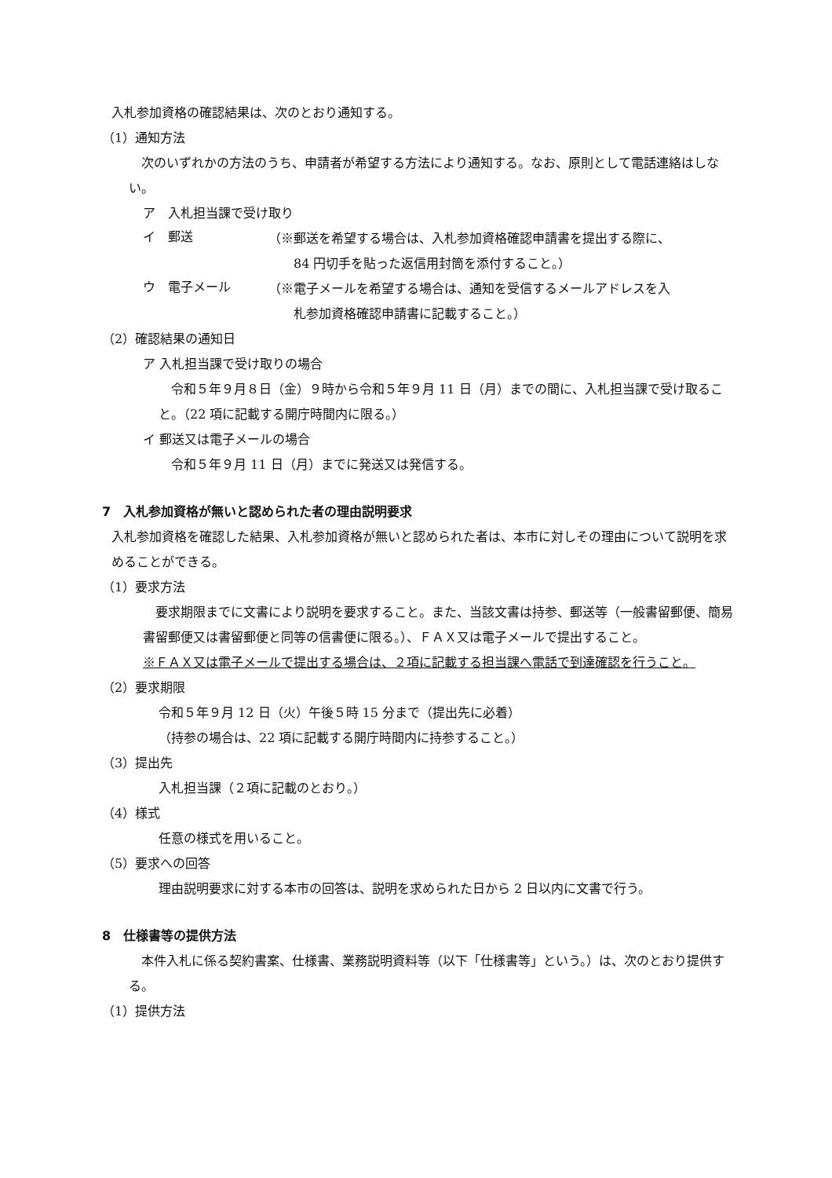入札参加資格の確認結果は、次のとおり通知する。
（1）通知方法
　次のいずれかの方法のうち、申請者が希望する方法により通知する。なお、原則として電話連絡はしない。
ア　入札担当課で受け取り
イ　郵送
（※郵送を希望する場合は、入札参加資格確認申請書を提出する際に、
　　84 円切手を貼った返信用封筒を添付すること。）
ウ　電子メール
（※電子メールを希望する場合は、通知を受信するメールアドレスを入
　　札参加資格確認申請書に記載すること。）
（2）確認結果の通知日
ア 入札担当課で受け取りの場合
　令和５年９月８日（金）９時から令和５年９月 11 日（月）までの間に、入札担当課で受け取ること。（22 項に記載する開庁時間内に限る。）
イ 郵送又は電子メールの場合
　令和５年９月 11 日（月）までに発送又は発信する。
7　入札参加資格が無いと認められた者の理由説明要求
入札参加資格を確認した結果、入札参加資格が無いと認められた者は、本市に対しその理由について説明を求めることができる。
（1）要求方法
　要求期限までに文書により説明を要求すること。また、当該文書は持参、郵送等（一般書留郵便、簡易書留郵便又は書留郵便と同等の信書便に限る。）、ＦＡＸ又は電子メールで提出すること。
※ＦＡＸ又は電子メールで提出する場合は、２項に記載する担当課へ電話で到達確認を行うこと。
（2）要求期限
令和５年９月 12 日（火）午後５時 15 分まで（提出先に必着）
（持参の場合は、22 項に記載する開庁時間内に持参すること。）
（3）提出先
入札担当課（２項に記載のとおり。）
（4）様式
任意の様式を用いること。
（5）要求への回答
理由説明要求に対する本市の回答は、説明を求められた日から 2 日以内に文書で行う。
8　仕様書等の提供方法
　本件入札に係る契約書案、仕様書、業務説明資料等（以下「仕様書等」という。）は、次のとおり提供する。
（1）提供方法